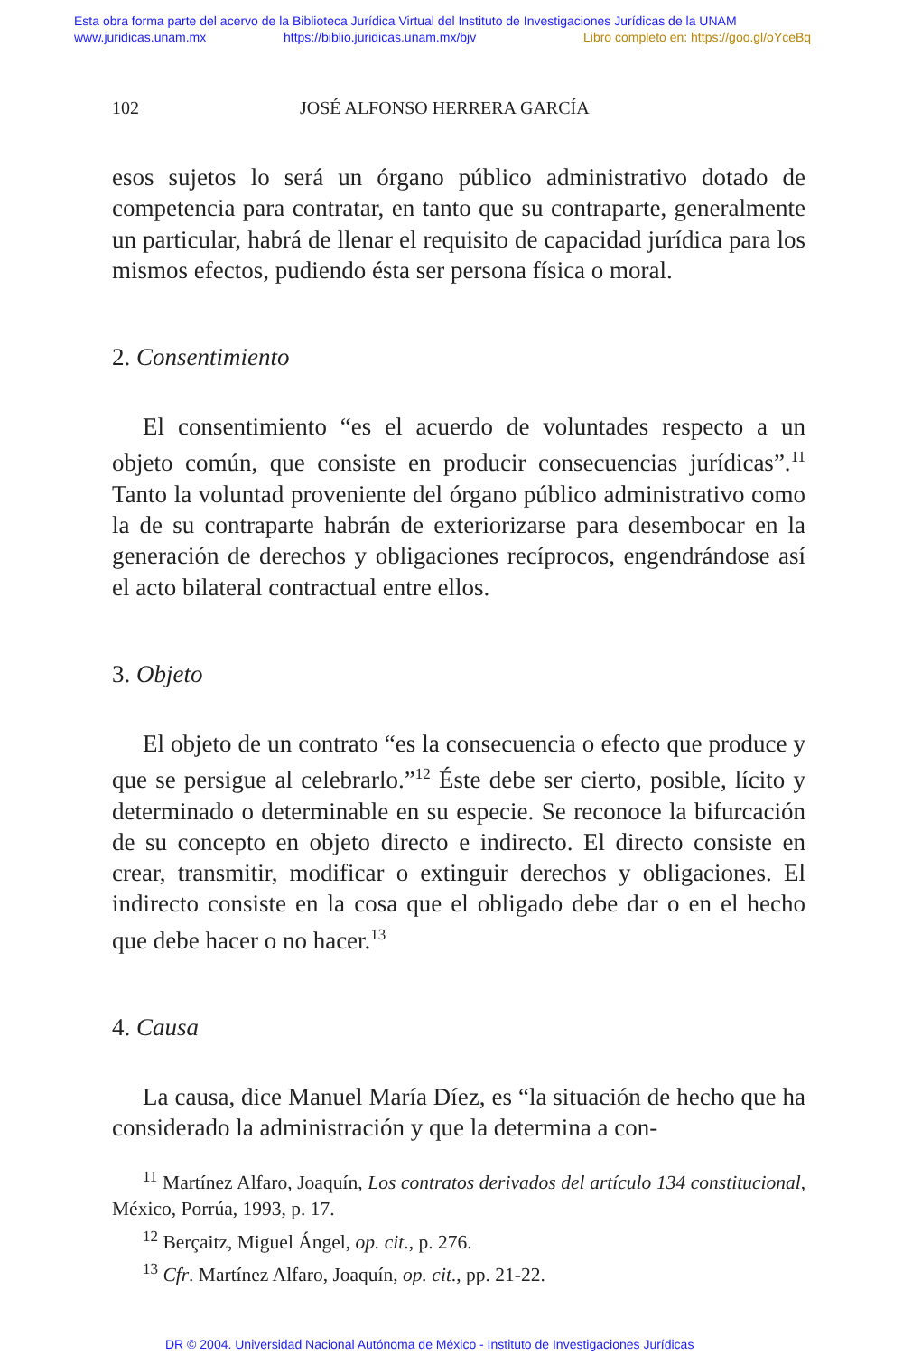Esta obra forma parte del acervo de la Biblioteca Jurídica Virtual del Instituto de Investigaciones Jurídicas de la UNAM
www.juridicas.unam.mx https://biblio.juridicas.unam.mx/bjv Libro completo en: https://goo.gl/oYceBq
102 JOSÉ ALFONSO HERRERA GARCÍA
esos sujetos lo será un órgano público administrativo dotado de competencia para contratar, en tanto que su contraparte, generalmente un particular, habrá de llenar el requisito de capacidad jurídica para los mismos efectos, pudiendo ésta ser persona física o moral.
2. Consentimiento
El consentimiento “es el acuerdo de voluntades respecto a un objeto común, que consiste en producir consecuencias jurídicas”.<sup>11</sup> Tanto la voluntad proveniente del órgano público administrativo como la de su contraparte habrán de exteriorizarse para desembocar en la generación de derechos y obligaciones recíprocos, engendrándose así el acto bilateral contractual entre ellos.
3. Objeto
El objeto de un contrato “es la consecuencia o efecto que produce y que se persigue al celebrarlo.”<sup>12</sup> Éste debe ser cierto, posible, lícito y determinado o determinable en su especie. Se reconoce la bifurcación de su concepto en objeto directo e indirecto. El directo consiste en crear, transmitir, modificar o extinguir derechos y obligaciones. El indirecto consiste en la cosa que el obligado debe dar o en el hecho que debe hacer o no hacer.<sup>13</sup>
4. Causa
La causa, dice Manuel María Díez, es “la situación de hecho que ha considerado la administración y que la determina a con-
<sup>11</sup> Martínez Alfaro, Joaquín, Los contratos derivados del artículo 134 constitucional, México, Porrúa, 1993, p. 17.
<sup>12</sup> Berçaitz, Miguel Ángel, op. cit., p. 276.
<sup>13</sup> Cfr. Martínez Alfaro, Joaquín, op. cit., pp. 21-22.
DR © 2004. Universidad Nacional Autónoma de México - Instituto de Investigaciones Jurídicas